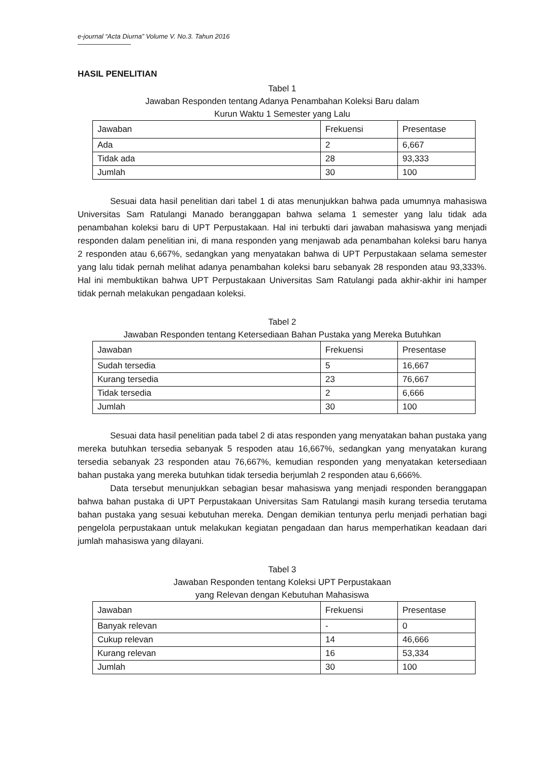e-journal “Acta Diurna” Volume V. No.3. Tahun 2016
HASIL PENELITIAN
Tabel 1
Jawaban Responden tentang Adanya Penambahan Koleksi Baru dalam
Kurun Waktu 1 Semester yang Lalu
| Jawaban | Frekuensi | Presentase |
| --- | --- | --- |
| Ada | 2 | 6,667 |
| Tidak ada | 28 | 93,333 |
| Jumlah | 30 | 100 |
Sesuai data hasil penelitian dari tabel 1 di atas menunjukkan bahwa pada umumnya mahasiswa Universitas Sam Ratulangi Manado beranggapan bahwa selama 1 semester yang lalu tidak ada penambahan koleksi baru di UPT Perpustakaan. Hal ini terbukti dari jawaban mahasiswa yang menjadi responden dalam penelitian ini, di mana responden yang menjawab ada penambahan koleksi baru hanya 2 responden atau 6,667%, sedangkan yang menyatakan bahwa di UPT Perpustakaan selama semester yang lalu tidak pernah melihat adanya penambahan koleksi baru sebanyak 28 responden atau 93,333%. Hal ini membuktikan bahwa UPT Perpustakaan Universitas Sam Ratulangi pada akhir-akhir ini hamper tidak pernah melakukan pengadaan koleksi.
Tabel 2
Jawaban Responden tentang Ketersediaan Bahan Pustaka yang Mereka Butuhkan
| Jawaban | Frekuensi | Presentase |
| --- | --- | --- |
| Sudah tersedia | 5 | 16,667 |
| Kurang tersedia | 23 | 76,667 |
| Tidak tersedia | 2 | 6,666 |
| Jumlah | 30 | 100 |
Sesuai data hasil penelitian pada tabel 2 di atas responden yang menyatakan bahan pustaka yang mereka butuhkan tersedia sebanyak 5 respoden atau 16,667%, sedangkan yang menyatakan kurang tersedia sebanyak 23 responden atau 76,667%, kemudian responden yang menyatakan ketersediaan bahan pustaka yang mereka butuhkan tidak tersedia berjumlah 2 responden atau 6,666%.
Data tersebut menunjukkan sebagian besar mahasiswa yang menjadi responden beranggapan bahwa bahan pustaka di UPT Perpustakaan Universitas Sam Ratulangi masih kurang tersedia terutama bahan pustaka yang sesuai kebutuhan mereka. Dengan demikian tentunya perlu menjadi perhatian bagi pengelola perpustakaan untuk melakukan kegiatan pengadaan dan harus memperhatikan keadaan dari jumlah mahasiswa yang dilayani.
Tabel 3
Jawaban Responden tentang Koleksi UPT Perpustakaan
yang Relevan dengan Kebutuhan Mahasiswa
| Jawaban | Frekuensi | Presentase |
| --- | --- | --- |
| Banyak relevan | - | 0 |
| Cukup relevan | 14 | 46,666 |
| Kurang relevan | 16 | 53,334 |
| Jumlah | 30 | 100 |